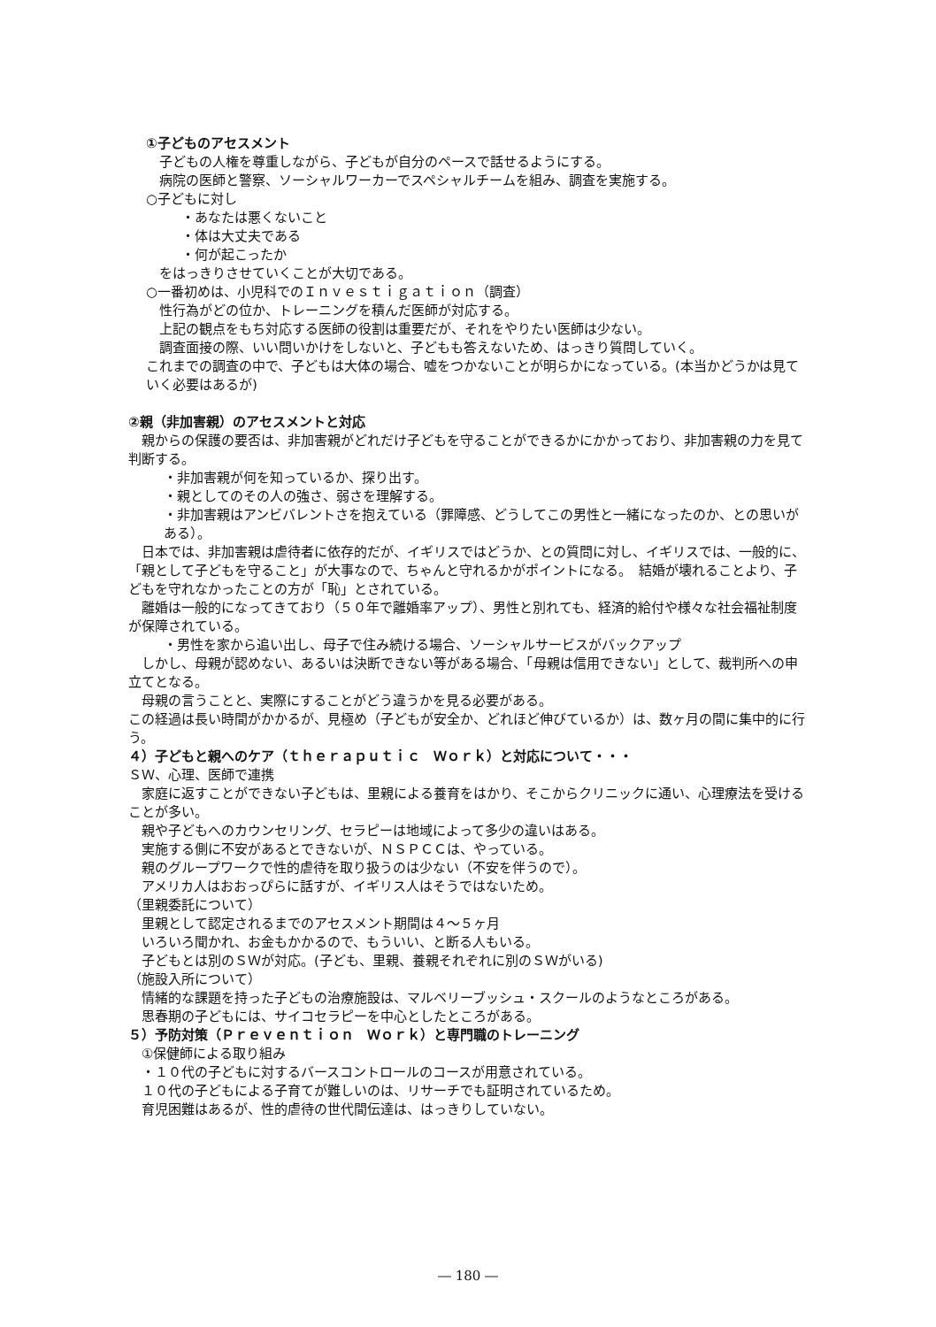①子どものアセスメント
　子どもの人権を尊重しながら、子どもが自分のペースで話せるようにする。
　病院の医師と警察、ソーシャルワーカーでスペシャルチームを組み、調査を実施する。
○子どもに対し
・あなたは悪くないこと
・体は大丈夫である
・何が起こったか
　をはっきりさせていくことが大切である。
○一番初めは、小児科でのＩｎｖｅｓｔｉｇａｔｉｏｎ（調査）
　性行為がどの位か、トレーニングを積んだ医師が対応する。
　上記の観点をもち対応する医師の役割は重要だが、それをやりたい医師は少ない。
　調査面接の際、いい問いかけをしないと、子どもも答えないため、はっきり質問していく。
これまでの調査の中で、子どもは大体の場合、嘘をつかないことが明らかになっている。(本当かどうかは見ていく必要はあるが)
②親（非加害親）のアセスメントと対応
　親からの保護の要否は、非加害親がどれだけ子どもを守ることができるかにかかっており、非加害親の力を見て判断する。
・非加害親が何を知っているか、探り出す。
・親としてのその人の強さ、弱さを理解する。
・非加害親はアンビバレントさを抱えている（罪障感、どうしてこの男性と一緒になったのか、との思いがある）。
　日本では、非加害親は虐待者に依存的だが、イギリスではどうか、との質問に対し、イギリスでは、一般的に、「親として子どもを守ること」が大事なので、ちゃんと守れるかがポイントになる。　結婚が壊れることより、子どもを守れなかったことの方が「恥」とされている。
　離婚は一般的になってきており（５０年で離婚率アップ）、男性と別れても、経済的給付や様々な社会福祉制度が保障されている。
・男性を家から追い出し、母子で住み続ける場合、ソーシャルサービスがバックアップ
　しかし、母親が認めない、あるいは決断できない等がある場合、「母親は信用できない」として、裁判所への申立てとなる。
　母親の言うことと、実際にすることがどう違うかを見る必要がある。
この経過は長い時間がかかるが、見極め（子どもが安全か、どれほど伸びているか）は、数ヶ月の間に集中的に行う。
４）子どもと親へのケア（ｔｈｅｒａｐｕｔｉｃ　Ｗｏｒｋ）と対応について・・・
ＳＷ、心理、医師で連携
　家庭に返すことができない子どもは、里親による養育をはかり、そこからクリニックに通い、心理療法を受けることが多い。
　親や子どもへのカウンセリング、セラピーは地域によって多少の違いはある。
　実施する側に不安があるとできないが、ＮＳＰＣＣは、やっている。
　親のグループワークで性的虐待を取り扱うのは少ない（不安を伴うので）。
　アメリカ人はおおっぴらに話すが、イギリス人はそうではないため。
（里親委託について）
　里親として認定されるまでのアセスメント期間は４～５ヶ月
　いろいろ聞かれ、お金もかかるので、もういい、と断る人もいる。
　子どもとは別のＳＷが対応。(子ども、里親、養親それぞれに別のＳＷがいる)
（施設入所について）
　情緒的な課題を持った子どもの治療施設は、マルベリーブッシュ・スクールのようなところがある。
　思春期の子どもには、サイコセラピーを中心としたところがある。
５）予防対策（Ｐｒｅｖｅｎｔｉｏｎ　Ｗｏｒｋ）と専門職のトレーニング
　①保健師による取り組み
　・１０代の子どもに対するバースコントロールのコースが用意されている。
　１０代の子どもによる子育てが難しいのは、リサーチでも証明されているため。
　育児困難はあるが、性的虐待の世代間伝達は、はっきりしていない。
― 180 ―